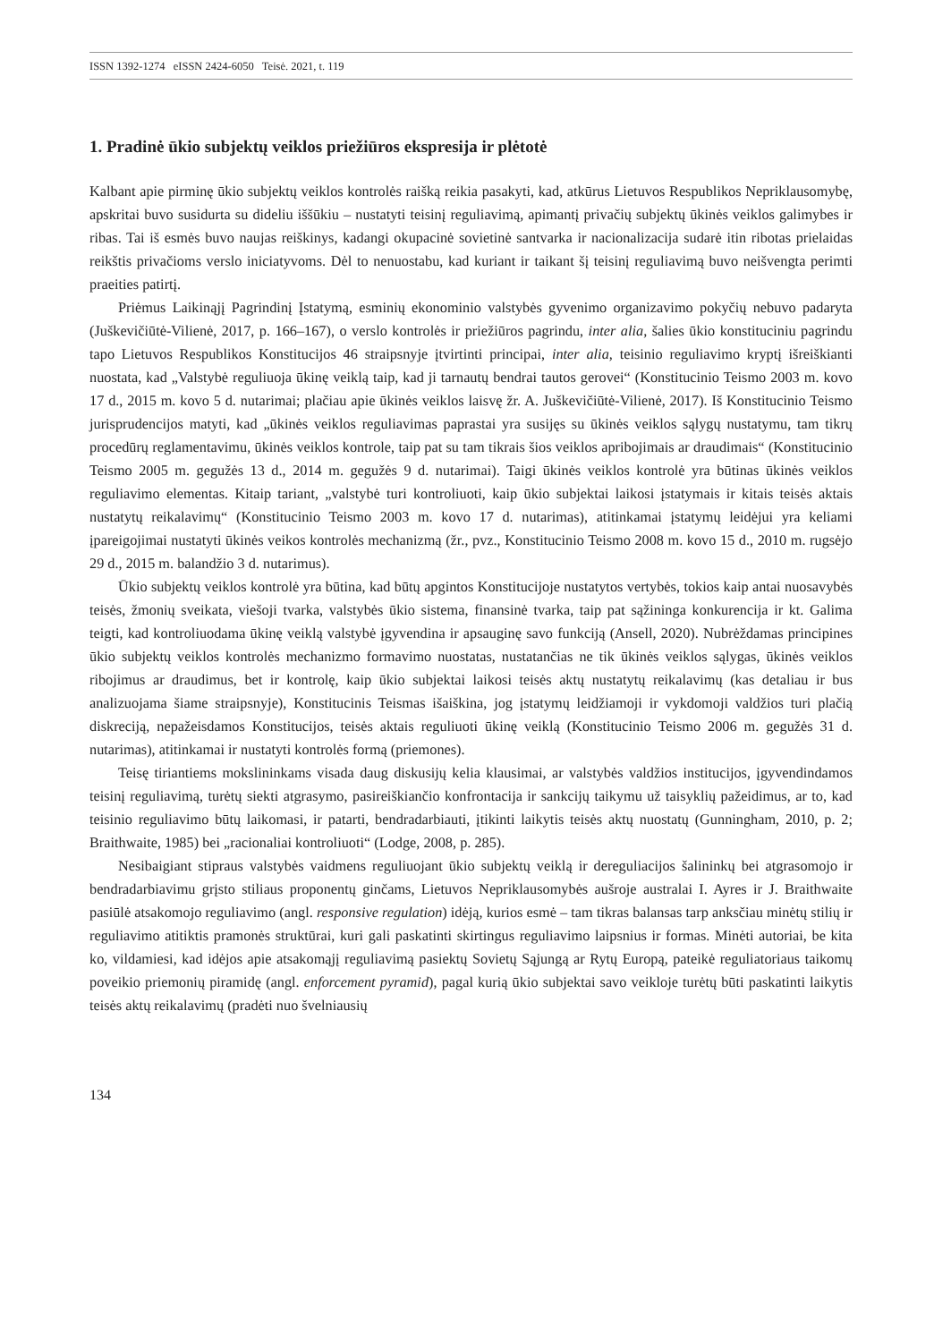ISSN 1392-1274 eISSN 2424-6050 Teisė. 2021, t. 119
1. Pradinė ūkio subjektų veiklos priežiūros ekspresija ir plėtotė
Kalbant apie pirminę ūkio subjektų veiklos kontrolės raišką reikia pasakyti, kad, atkūrus Lietuvos Respublikos Nepriklausomybę, apskritai buvo susidurta su dideliu iššūkiu – nustatyti teisinį reguliavimą, apimantį privačių subjektų ūkinės veiklos galimybes ir ribas. Tai iš esmės buvo naujas reiškinys, kadangi okupacinė sovietinė santvarka ir nacionalizacija sudarė itin ribotas prielaidas reikštis privačioms verslo iniciatyvoms. Dėl to nenuostabu, kad kuriant ir taikant šį teisinį reguliavimą buvo neišvengta perimti praeities patirtį.
Priėmus Laikinąjį Pagrindinį Įstatymą, esminių ekonominio valstybės gyvenimo organizavimo pokyčių nebuvo padaryta (Juškevičiūtė-Vilienė, 2017, p. 166–167), o verslo kontrolės ir priežiūros pagrindu, inter alia, šalies ūkio konstituciniu pagrindu tapo Lietuvos Respublikos Konstitucijos 46 straipsnyje įtvirtinti principai, inter alia, teisinio reguliavimo kryptį išreiškianti nuostata, kad „Valstybė reguliuoja ūkinę veiklą taip, kad ji tarnautų bendrai tautos gerovei“ (Konstitucinio Teismo 2003 m. kovo 17 d., 2015 m. kovo 5 d. nutarimai; plačiau apie ūkinės veiklos laisvę žr. A. Juškevičiūtė-Vilienė, 2017). Iš Konstitucinio Teismo jurisprudencijos matyti, kad „ūkinės veiklos reguliavimas paprastai yra susijęs su ūkinės veiklos sąlygų nustatymu, tam tikrų procedūrų reglamentavimu, ūkinės veiklos kontrole, taip pat su tam tikrais šios veiklos apribojimais ar draudimais“ (Konstitucinio Teismo 2005 m. gegužės 13 d., 2014 m. gegužės 9 d. nutarimai). Taigi ūkinės veiklos kontrolė yra būtinas ūkinės veiklos reguliavimo elementas. Kitaip tariant, „valstybė turi kontroliuoti, kaip ūkio subjektai laikosi įstatymais ir kitais teisės aktais nustatytų reikalavimų“ (Konstitucinio Teismo 2003 m. kovo 17 d. nutarimas), atitinkamai įstatymų leidėjui yra keliami įpareigojimai nustatyti ūkinės veikos kontrolės mechanizmą (žr., pvz., Konstitucinio Teismo 2008 m. kovo 15 d., 2010 m. rugsėjo 29 d., 2015 m. balandžio 3 d. nutarimus).
Ūkio subjektų veiklos kontrolė yra būtina, kad būtų apgintos Konstitucijoje nustatytos vertybės, tokios kaip antai nuosavybės teisės, žmonių sveikata, viešoji tvarka, valstybės ūkio sistema, finansinė tvarka, taip pat sąžininga konkurencija ir kt. Galima teigti, kad kontroliuodama ūkinę veiklą valstybė įgyvendina ir apsauginę savo funkciją (Ansell, 2020). Nubrėždamas principines ūkio subjektų veiklos kontrolės mechanizmo formavimo nuostatas, nustatančias ne tik ūkinės veiklos sąlygas, ūkinės veiklos ribojimus ar draudimus, bet ir kontrolę, kaip ūkio subjektai laikosi teisės aktų nustatytų reikalavimų (kas detaliau ir bus analizuojama šiame straipsnyje), Konstitucinis Teismas išaiškina, jog įstatymų leidžiamoji ir vykdomoji valdžios turi plačią diskreciją, nepažeisdamos Konstitucijos, teisės aktais reguliuoti ūkinę veiklą (Konstitucinio Teismo 2006 m. gegužės 31 d. nutarimas), atitinkamai ir nustatyti kontrolės formą (priemones).
Teisę tiriantiems mokslininkams visada daug diskusijų kelia klausimai, ar valstybės valdžios institucijos, įgyvendindamos teisinį reguliavimą, turėtų siekti atgrasymo, pasireiškiančio konfrontacija ir sankcijų taikymu už taisyklių pažeidimus, ar to, kad teisinio reguliavimo būtų laikomasi, ir patarti, bendradarbiauti, įtikinti laikytis teisės aktų nuostatų (Gunningham, 2010, p. 2; Braithwaite, 1985) bei „racionaliai kontroliuoti“ (Lodge, 2008, p. 285).
Nesibaigiant stipraus valstybės vaidmens reguliuojant ūkio subjektų veiklą ir dereguliacijos šalininkų bei atgrasomojo ir bendradarbiavimu grįsto stiliaus proponentų ginčams, Lietuvos Nepriklausomybės aušroje australai I. Ayres ir J. Braithwaite pasiūlė atsakomojo reguliavimo (angl. responsive regulation) idėją, kurios esmė – tam tikras balansas tarp anksčiau minėtų stilių ir reguliavimo atitiktis pramonės struktūrai, kuri gali paskatinti skirtingus reguliavimo laipsnius ir formas. Minėti autoriai, be kita ko, vildamiesi, kad idėjos apie atsakomąjį reguliavimą pasiektų Sovietų Sąjungą ar Rytų Europą, pateikė reguliatoriaus taikomų poveikio priemonių piramidę (angl. enforcement pyramid), pagal kurią ūkio subjektai savo veikloje turėtų būti paskatinti laikytis teisės aktų reikalavimų (pradėti nuo švelniausių
134